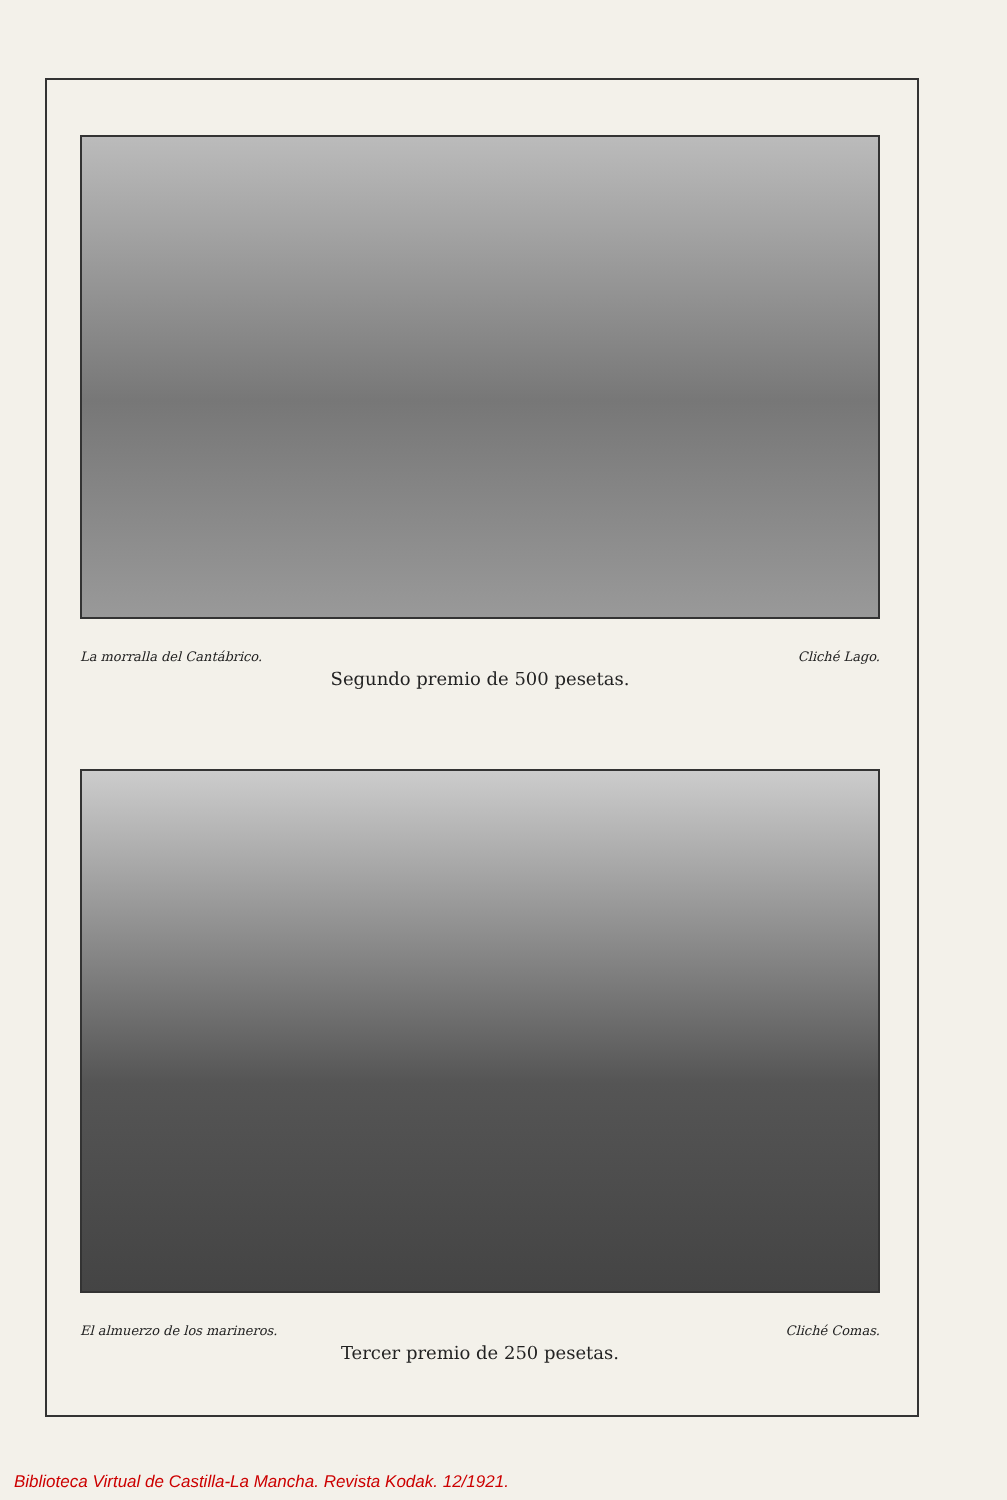La morralla del Cantábrico. Cliché Lago.
Segundo premio de 500 pesetas.
El almuerzo de los marineros. Cliché Comas.
Tercer premio de 250 pesetas.
Biblioteca Virtual de Castilla-La Mancha. Revista Kodak. 12/1921.